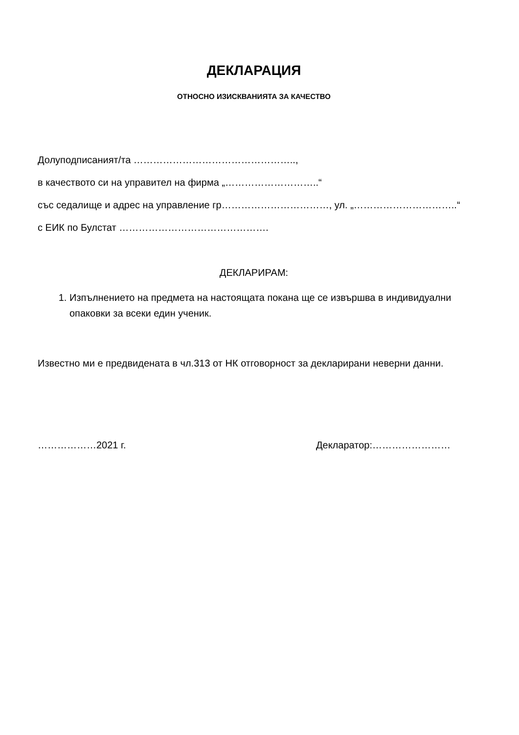ДЕКЛАРАЦИЯ
ОТНОСНО ИЗИСКВАНИЯТА ЗА КАЧЕСТВО
Долуподписаният/та …………………………………………..,
в качеството си на управител на фирма „………………………..“
със седалище и адрес на управление гр……………………………, ул. „…………………………..“
с ЕИК по Булстат ……………………………………….
ДЕКЛАРИРАМ:
1. Изпълнението на предмета на настоящата покана ще се извършва в индивидуални опаковки за всеки един ученик.
Известно ми е предвидената в чл.313 от НК отговорност за декларирани неверни данни.
………………2021 г. Декларатор:……………………